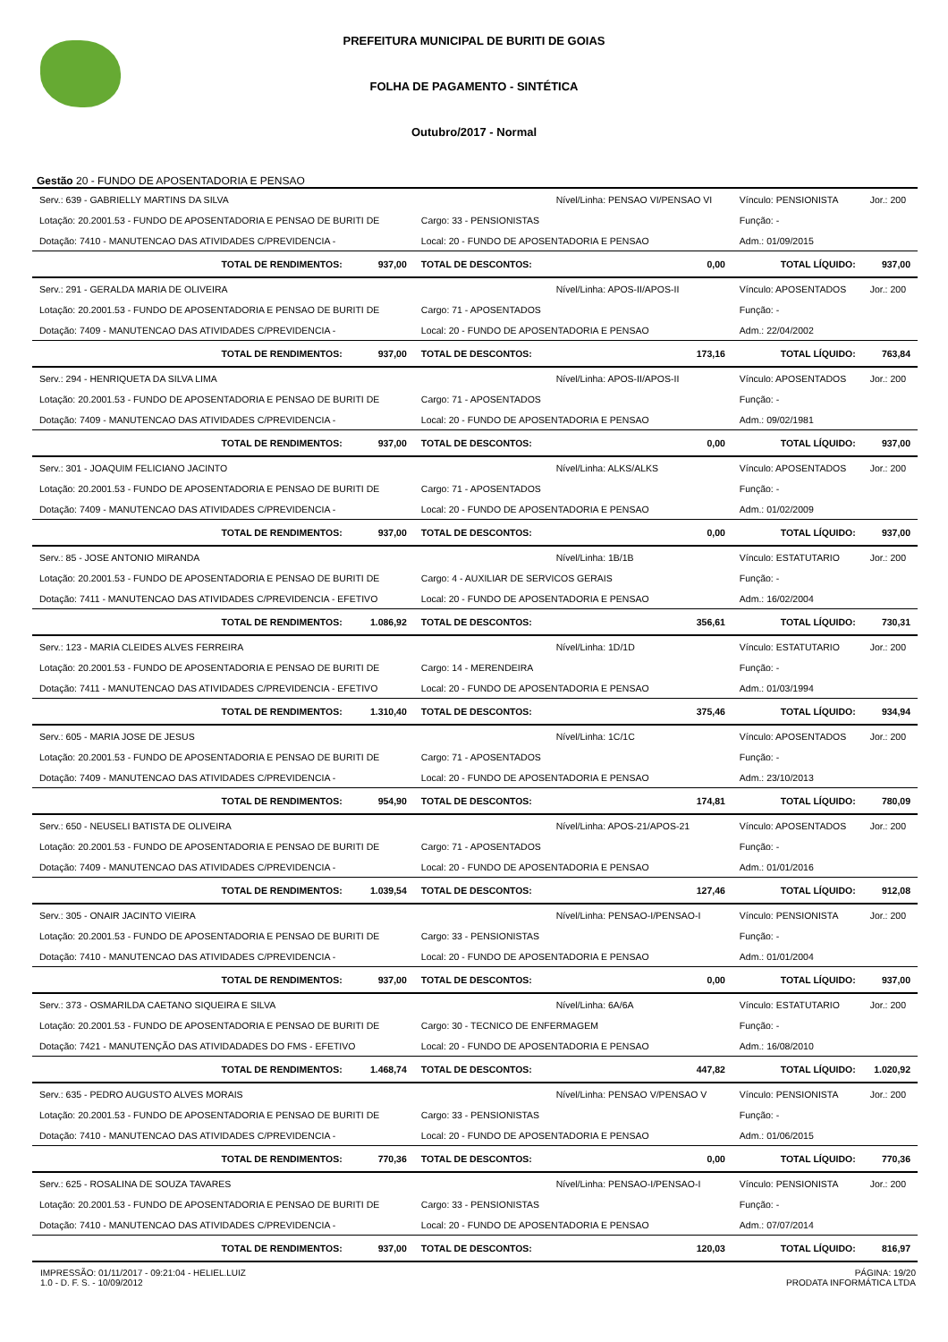PREFEITURA MUNICIPAL DE BURITI DE GOIAS
FOLHA DE PAGAMENTO - SINTÉTICA
Outubro/2017 - Normal
Gestão 20 - FUNDO DE APOSENTADORIA E PENSAO
| Serv.: 639 - GABRIELLY MARTINS DA SILVA | | | Nível/Linha: PENSAO VI/PENSAO VI | Vínculo: PENSIONISTA | | Jor.: 200 |
| Lotação: 20.2001.53 - FUNDO DE APOSENTADORIA E PENSAO DE BURITI DE | | Cargo: 33 - PENSIONISTAS | | Função: - | | |
| Dotação: 7410 - MANUTENCAO DAS ATIVIDADES C/PREVIDENCIA - | | Local: 20 - FUNDO DE APOSENTADORIA E PENSAO | | Adm.: 01/09/2015 | | |
| TOTAL DE RENDIMENTOS: | 937,00 | TOTAL DE DESCONTOS: | 0,00 | TOTAL LÍQUIDO: | 937,00 | |
| Serv.: 291 - GERALDA MARIA DE OLIVEIRA | | | Nível/Linha: APOS-II/APOS-II | Vínculo: APOSENTADOS | | Jor.: 200 |
| Lotação: 20.2001.53 - FUNDO DE APOSENTADORIA E PENSAO DE BURITI DE | | Cargo: 71 - APOSENTADOS | | Função: - | | |
| Dotação: 7409 - MANUTENCAO DAS ATIVIDADES C/PREVIDENCIA - | | Local: 20 - FUNDO DE APOSENTADORIA E PENSAO | | Adm.: 22/04/2002 | | |
| TOTAL DE RENDIMENTOS: | 937,00 | TOTAL DE DESCONTOS: | 173,16 | TOTAL LÍQUIDO: | 763,84 | |
| Serv.: 294 - HENRIQUETA DA SILVA LIMA | | | Nível/Linha: APOS-II/APOS-II | Vínculo: APOSENTADOS | | Jor.: 200 |
| Lotação: 20.2001.53 - FUNDO DE APOSENTADORIA E PENSAO DE BURITI DE | | Cargo: 71 - APOSENTADOS | | Função: - | | |
| Dotação: 7409 - MANUTENCAO DAS ATIVIDADES C/PREVIDENCIA - | | Local: 20 - FUNDO DE APOSENTADORIA E PENSAO | | Adm.: 09/02/1981 | | |
| TOTAL DE RENDIMENTOS: | 937,00 | TOTAL DE DESCONTOS: | 0,00 | TOTAL LÍQUIDO: | 937,00 | |
| Serv.: 301 - JOAQUIM FELICIANO JACINTO | | | Nível/Linha: ALKS/ALKS | Vínculo: APOSENTADOS | | Jor.: 200 |
| Lotação: 20.2001.53 - FUNDO DE APOSENTADORIA E PENSAO DE BURITI DE | | Cargo: 71 - APOSENTADOS | | Função: - | | |
| Dotação: 7409 - MANUTENCAO DAS ATIVIDADES C/PREVIDENCIA - | | Local: 20 - FUNDO DE APOSENTADORIA E PENSAO | | Adm.: 01/02/2009 | | |
| TOTAL DE RENDIMENTOS: | 937,00 | TOTAL DE DESCONTOS: | 0,00 | TOTAL LÍQUIDO: | 937,00 | |
| Serv.: 85 - JOSE ANTONIO MIRANDA | | | Nível/Linha: 1B/1B | Vínculo: ESTATUTARIO | | Jor.: 200 |
| Lotação: 20.2001.53 - FUNDO DE APOSENTADORIA E PENSAO DE BURITI DE | | Cargo: 4 - AUXILIAR DE SERVICOS GERAIS | | Função: - | | |
| Dotação: 7411 - MANUTENCAO DAS ATIVIDADES C/PREVIDENCIA - EFETIVO | | Local: 20 - FUNDO DE APOSENTADORIA E PENSAO | | Adm.: 16/02/2004 | | |
| TOTAL DE RENDIMENTOS: | 1.086,92 | TOTAL DE DESCONTOS: | 356,61 | TOTAL LÍQUIDO: | 730,31 | |
| Serv.: 123 - MARIA CLEIDES ALVES FERREIRA | | | Nível/Linha: 1D/1D | Vínculo: ESTATUTARIO | | Jor.: 200 |
| Lotação: 20.2001.53 - FUNDO DE APOSENTADORIA E PENSAO DE BURITI DE | | Cargo: 14 - MERENDEIRA | | Função: - | | |
| Dotação: 7411 - MANUTENCAO DAS ATIVIDADES C/PREVIDENCIA - EFETIVO | | Local: 20 - FUNDO DE APOSENTADORIA E PENSAO | | Adm.: 01/03/1994 | | |
| TOTAL DE RENDIMENTOS: | 1.310,40 | TOTAL DE DESCONTOS: | 375,46 | TOTAL LÍQUIDO: | 934,94 | |
| Serv.: 605 - MARIA JOSE DE JESUS | | | Nível/Linha: 1C/1C | Vínculo: APOSENTADOS | | Jor.: 200 |
| Lotação: 20.2001.53 - FUNDO DE APOSENTADORIA E PENSAO DE BURITI DE | | Cargo: 71 - APOSENTADOS | | Função: - | | |
| Dotação: 7409 - MANUTENCAO DAS ATIVIDADES C/PREVIDENCIA - | | Local: 20 - FUNDO DE APOSENTADORIA E PENSAO | | Adm.: 23/10/2013 | | |
| TOTAL DE RENDIMENTOS: | 954,90 | TOTAL DE DESCONTOS: | 174,81 | TOTAL LÍQUIDO: | 780,09 | |
| Serv.: 650 - NEUSELI BATISTA DE OLIVEIRA | | | Nível/Linha: APOS-21/APOS-21 | Vínculo: APOSENTADOS | | Jor.: 200 |
| Lotação: 20.2001.53 - FUNDO DE APOSENTADORIA E PENSAO DE BURITI DE | | Cargo: 71 - APOSENTADOS | | Função: - | | |
| Dotação: 7409 - MANUTENCAO DAS ATIVIDADES C/PREVIDENCIA - | | Local: 20 - FUNDO DE APOSENTADORIA E PENSAO | | Adm.: 01/01/2016 | | |
| TOTAL DE RENDIMENTOS: | 1.039,54 | TOTAL DE DESCONTOS: | 127,46 | TOTAL LÍQUIDO: | 912,08 | |
| Serv.: 305 - ONAIR JACINTO VIEIRA | | | Nível/Linha: PENSAO-I/PENSAO-I | Vínculo: PENSIONISTA | | Jor.: 200 |
| Lotação: 20.2001.53 - FUNDO DE APOSENTADORIA E PENSAO DE BURITI DE | | Cargo: 33 - PENSIONISTAS | | Função: - | | |
| Dotação: 7410 - MANUTENCAO DAS ATIVIDADES C/PREVIDENCIA - | | Local: 20 - FUNDO DE APOSENTADORIA E PENSAO | | Adm.: 01/01/2004 | | |
| TOTAL DE RENDIMENTOS: | 937,00 | TOTAL DE DESCONTOS: | 0,00 | TOTAL LÍQUIDO: | 937,00 | |
| Serv.: 373 - OSMARILDA CAETANO SIQUEIRA E SILVA | | | Nível/Linha: 6A/6A | Vínculo: ESTATUTARIO | | Jor.: 200 |
| Lotação: 20.2001.53 - FUNDO DE APOSENTADORIA E PENSAO DE BURITI DE | | Cargo: 30 - TECNICO DE ENFERMAGEM | | Função: - | | |
| Dotação: 7421 - MANUTENÇÃO DAS ATIVIDADADES DO FMS - EFETIVO | | Local: 20 - FUNDO DE APOSENTADORIA E PENSAO | | Adm.: 16/08/2010 | | |
| TOTAL DE RENDIMENTOS: | 1.468,74 | TOTAL DE DESCONTOS: | 447,82 | TOTAL LÍQUIDO: | 1.020,92 | |
| Serv.: 635 - PEDRO AUGUSTO ALVES MORAIS | | | Nível/Linha: PENSAO V/PENSAO V | Vínculo: PENSIONISTA | | Jor.: 200 |
| Lotação: 20.2001.53 - FUNDO DE APOSENTADORIA E PENSAO DE BURITI DE | | Cargo: 33 - PENSIONISTAS | | Função: - | | |
| Dotação: 7410 - MANUTENCAO DAS ATIVIDADES C/PREVIDENCIA - | | Local: 20 - FUNDO DE APOSENTADORIA E PENSAO | | Adm.: 01/06/2015 | | |
| TOTAL DE RENDIMENTOS: | 770,36 | TOTAL DE DESCONTOS: | 0,00 | TOTAL LÍQUIDO: | 770,36 | |
| Serv.: 625 - ROSALINA DE SOUZA TAVARES | | | Nível/Linha: PENSAO-I/PENSAO-I | Vínculo: PENSIONISTA | | Jor.: 200 |
| Lotação: 20.2001.53 - FUNDO DE APOSENTADORIA E PENSAO DE BURITI DE | | Cargo: 33 - PENSIONISTAS | | Função: - | | |
| Dotação: 7410 - MANUTENCAO DAS ATIVIDADES C/PREVIDENCIA - | | Local: 20 - FUNDO DE APOSENTADORIA E PENSAO | | Adm.: 07/07/2014 | | |
| TOTAL DE RENDIMENTOS: | 937,00 | TOTAL DE DESCONTOS: | 120,03 | TOTAL LÍQUIDO: | 816,97 | |
IMPRESSÃO: 01/11/2017 - 09:21:04 - HELIEL.LUIZ
1.0 - D. F. S. - 10/09/2012
PÁGINA: 19/20
PRODATA INFORMÁTICA LTDA